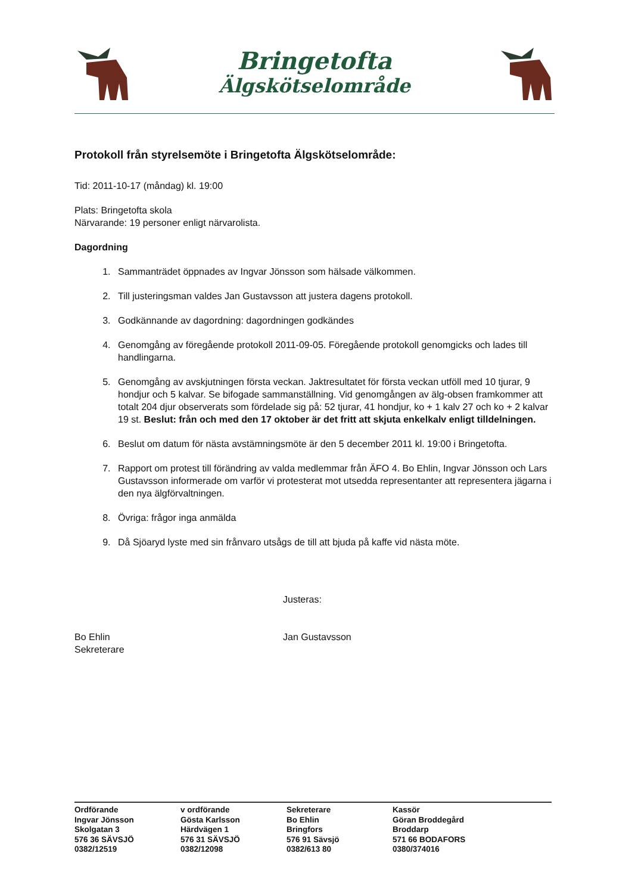Bringetofta
Älgskötselområde
Protokoll från styrelsemöte i Bringetofta Älgskötselområde:
Tid: 2011-10-17 (måndag) kl. 19:00
Plats: Bringetofta skola
Närvarande: 19 personer enligt närvarolista.
Dagordning
1. Sammanträdet öppnades av Ingvar Jönsson som hälsade välkommen.
2. Till justeringsman valdes Jan Gustavsson att justera dagens protokoll.
3. Godkännande av dagordning: dagordningen godkändes
4. Genomgång av föregående protokoll 2011-09-05. Föregående protokoll genomgicks och lades till handlingarna.
5. Genomgång av avskjutningen första veckan. Jaktresultatet för första veckan utföll med 10 tjurar, 9 hondjur och 5 kalvar. Se bifogade sammanställning. Vid genomgången av älg-obsen framkommer att totalt 204 djur observerats som fördelade sig på: 52 tjurar, 41 hondjur, ko + 1 kalv 27 och ko + 2 kalvar 19 st. Beslut: från och med den 17 oktober är det fritt att skjuta enkelkalv enligt tilldelningen.
6. Beslut om datum för nästa avstämningsmöte är den 5 december 2011 kl. 19:00 i Bringetofta.
7. Rapport om protest till förändring av valda medlemmar från ÄFO 4. Bo Ehlin, Ingvar Jönsson och Lars Gustavsson informerade om varför vi protesterat mot utsedda representanter att representera jägarna i den nya älgförvaltningen.
8. Övriga: frågor inga anmälda
9. Då Sjöaryd lyste med sin frånvaro utsågs de till att bjuda på kaffe vid nästa möte.
Bo Ehlin
Sekreterare
Justeras:
Jan Gustavsson
Ordförande
Ingvar Jönsson
Skolgatan 3
576 36 SÄVSJÖ
0382/12519
v ordförande
Gösta Karlsson
Härdvägen 1
576 31 SÄVSJÖ
0382/12098
Sekreterare
Bo Ehlin
Bringfors
576 91 Sävsjö
0382/613 80
Kassör
Göran Broddegård
Broddarp
571 66 BODAFORS
0380/374016